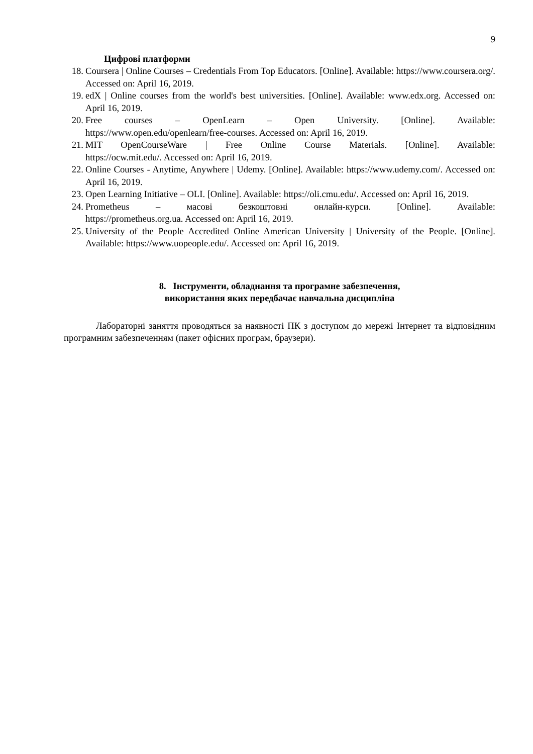9
Цифрові платформи
18. Coursera | Online Courses – Credentials From Top Educators. [Online]. Available: https://www.coursera.org/. Accessed on: April 16, 2019.
19. edX | Online courses from the world's best universities. [Online]. Available: www.edx.org. Accessed on: April 16, 2019.
20. Free courses – OpenLearn – Open University. [Online]. Available:
https://www.open.edu/openlearn/free-courses. Accessed on: April 16, 2019.
21. MIT OpenCourseWare | Free Online Course Materials. [Online]. Available:
https://ocw.mit.edu/. Accessed on: April 16, 2019.
22. Online Courses - Anytime, Anywhere | Udemy. [Online]. Available: https://www.udemy.com/. Accessed on: April 16, 2019.
23. Open Learning Initiative – OLI. [Online]. Available: https://oli.cmu.edu/. Accessed on: April 16, 2019.
24. Prometheus – масові безкоштовні онлайн-курси. [Online]. Available:
https://prometheus.org.ua. Accessed on: April 16, 2019.
25. University of the People Accredited Online American University | University of the People. [Online]. Available: https://www.uopeople.edu/. Accessed on: April 16, 2019.
8. Інструменти, обладнання та програмне забезпечення,
використання яких передбачає навчальна дисципліна
Лабораторні заняття проводяться за наявності ПК з доступом до мережі Інтернет та відповідним програмним забезпеченням (пакет офісних програм, браузери).